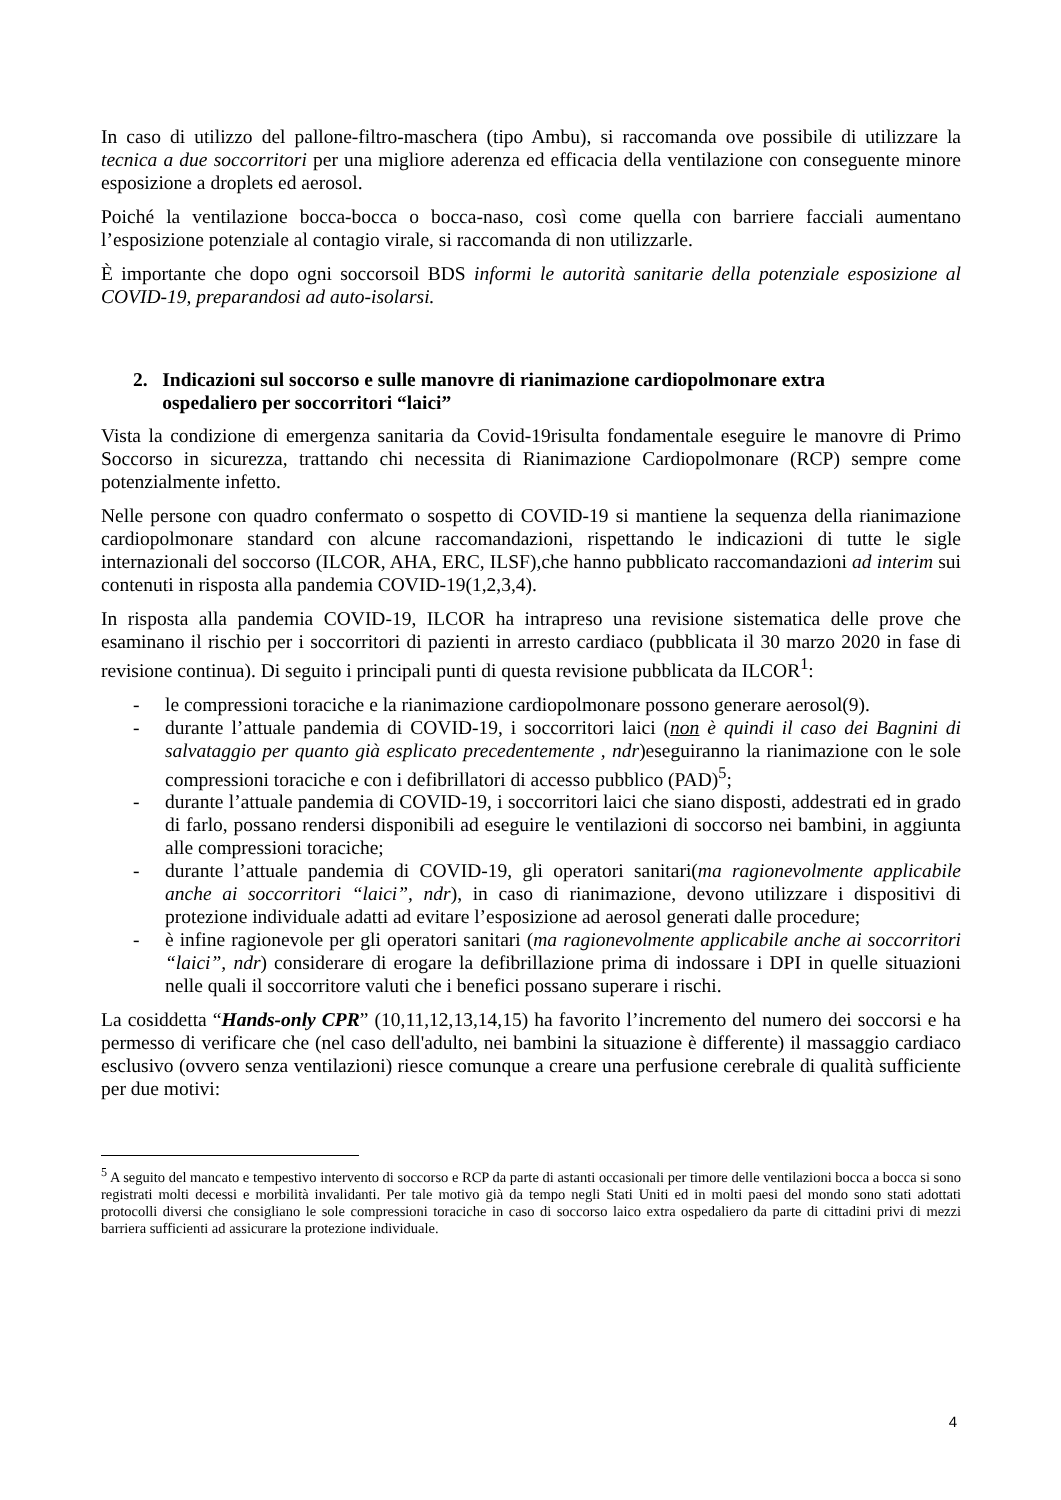In caso di utilizzo del pallone-filtro-maschera (tipo Ambu), si raccomanda ove possibile di utilizzare la tecnica a due soccorritori per una migliore aderenza ed efficacia della ventilazione con conseguente minore esposizione a droplets ed aerosol.
Poiché la ventilazione bocca-bocca o bocca-naso, così come quella con barriere facciali aumentano l’esposizione potenziale al contagio virale, si raccomanda di non utilizzarle.
È importante che dopo ogni soccorsoil BDS informi le autorità sanitarie della potenziale esposizione al COVID-19, preparandosi ad auto-isolarsi.
2. Indicazioni sul soccorso e sulle manovre di rianimazione cardiopolmonare extra
ospedaliero per soccorritori “laici”
Vista la condizione di emergenza sanitaria da Covid-19risulta fondamentale eseguire le manovre di Primo Soccorso in sicurezza, trattando chi necessita di Rianimazione Cardiopolmonare (RCP) sempre come potenzialmente infetto.
Nelle persone con quadro confermato o sospetto di COVID-19 si mantiene la sequenza della rianimazione cardiopolmonare standard con alcune raccomandazioni, rispettando le indicazioni di tutte le sigle internazionali del soccorso (ILCOR, AHA, ERC, ILSF),che hanno pubblicato raccomandazioni ad interim sui contenuti in risposta alla pandemia COVID-19(1,2,3,4).
In risposta alla pandemia COVID-19, ILCOR ha intrapreso una revisione sistematica delle prove che esaminano il rischio per i soccorritori di pazienti in arresto cardiaco (pubblicata il 30 marzo 2020 in fase di revisione continua). Di seguito i principali punti di questa revisione pubblicata da ILCOR<sup>1</sup>:
- le compressioni toraciche e la rianimazione cardiopolmonare possono generare aerosol(9).
- durante l’attuale pandemia di COVID-19, i soccorritori laici (non è quindi il caso dei Bagnini di salvataggio per quanto già esplicato precedentemente , ndr)eseguiranno la rianimazione con le sole compressioni toraciche e con i defibrillatori di accesso pubblico (PAD)<sup>5</sup>;
- durante l’attuale pandemia di COVID-19, i soccorritori laici che siano disposti, addestrati ed in grado di farlo, possano rendersi disponibili ad eseguire le ventilazioni di soccorso nei bambini, in aggiunta alle compressioni toraciche;
- durante l’attuale pandemia di COVID-19, gli operatori sanitari(ma ragionevolmente applicabile anche ai soccorritori “laici”, ndr), in caso di rianimazione, devono utilizzare i dispositivi di protezione individuale adatti ad evitare l’esposizione ad aerosol generati dalle procedure;
- è infine ragionevole per gli operatori sanitari (ma ragionevolmente applicabile anche ai soccorritori “laici”, ndr) considerare di erogare la defibrillazione prima di indossare i DPI in quelle situazioni nelle quali il soccorritore valuti che i benefici possano superare i rischi.
La cosiddetta “Hands-only CPR” (10,11,12,13,14,15) ha favorito l’incremento del numero dei soccorsi e ha permesso di verificare che (nel caso dell'adulto, nei bambini la situazione è differente) il massaggio cardiaco esclusivo (ovvero senza ventilazioni) riesce comunque a creare una perfusione cerebrale di qualità sufficiente per due motivi:
<sup>5</sup> A seguito del mancato e tempestivo intervento di soccorso e RCP da parte di astanti occasionali per timore delle ventilazioni bocca a bocca si sono registrati molti decessi e morbilità invalidanti. Per tale motivo già da tempo negli Stati Uniti ed in molti paesi del mondo sono stati adottati protocolli diversi che consigliano le sole compressioni toraciche in caso di soccorso laico extra ospedaliero da parte di cittadini privi di mezzi barriera sufficienti ad assicurare la protezione individuale.
4